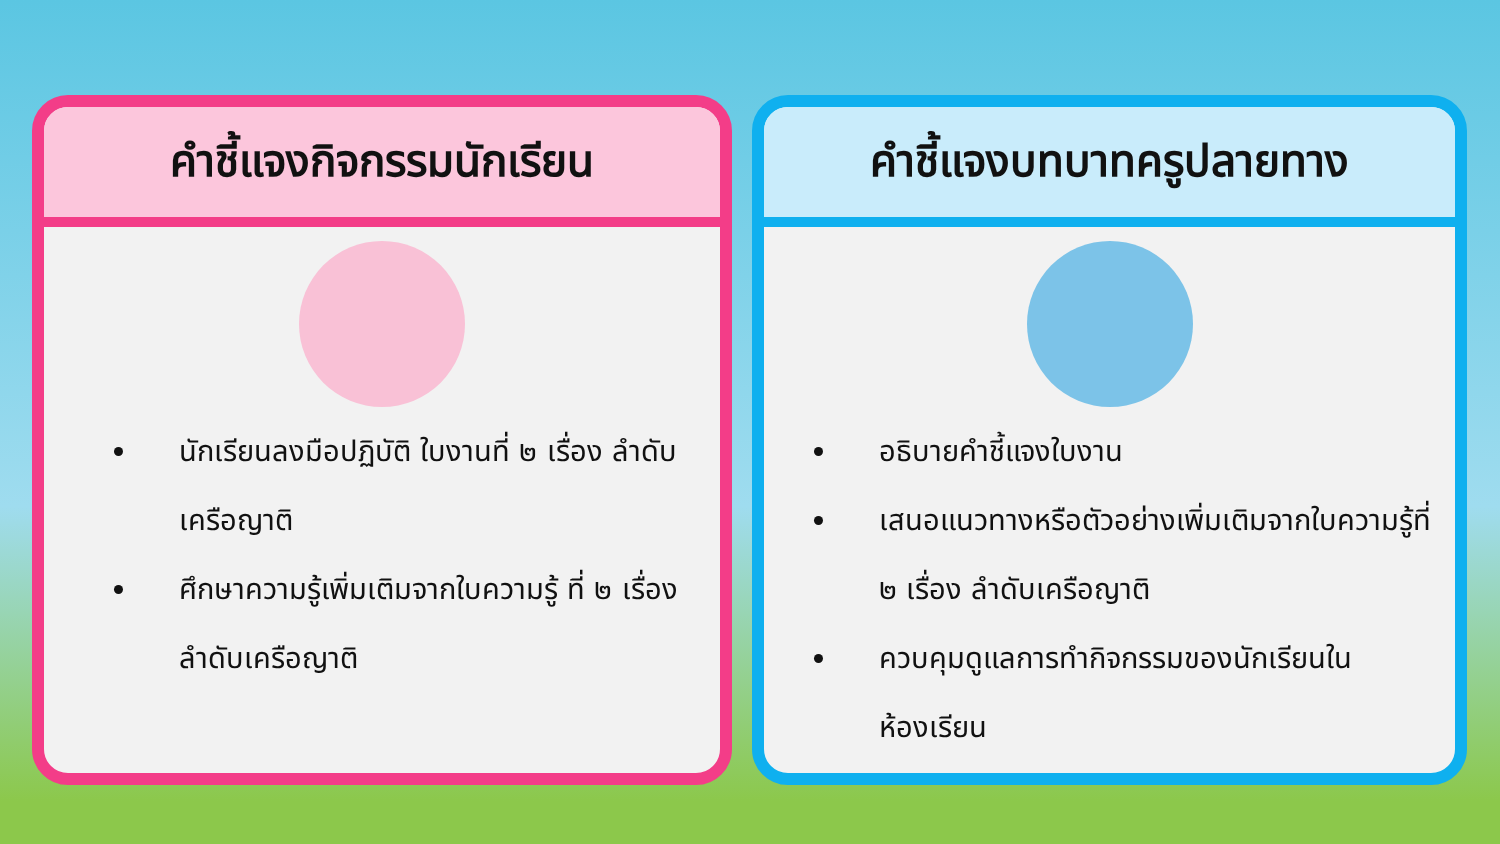คำชี้แจงกิจกรรมนักเรียน
นักเรียนลงมือปฏิบัติ ใบงานที่ ๒ เรื่อง ลำดับเครือญาติ
ศึกษาความรู้เพิ่มเติมจากใบความรู้ ที่ ๒ เรื่อง ลำดับเครือญาติ
คำชี้แจงบทบาทครูปลายทาง
อธิบายคำชี้แจงใบงาน
เสนอแนวทางหรือตัวอย่างเพิ่มเติมจากใบความรู้ที่ ๒ เรื่อง ลำดับเครือญาติ
ควบคุมดูแลการทำกิจกรรมของนักเรียนในห้องเรียน